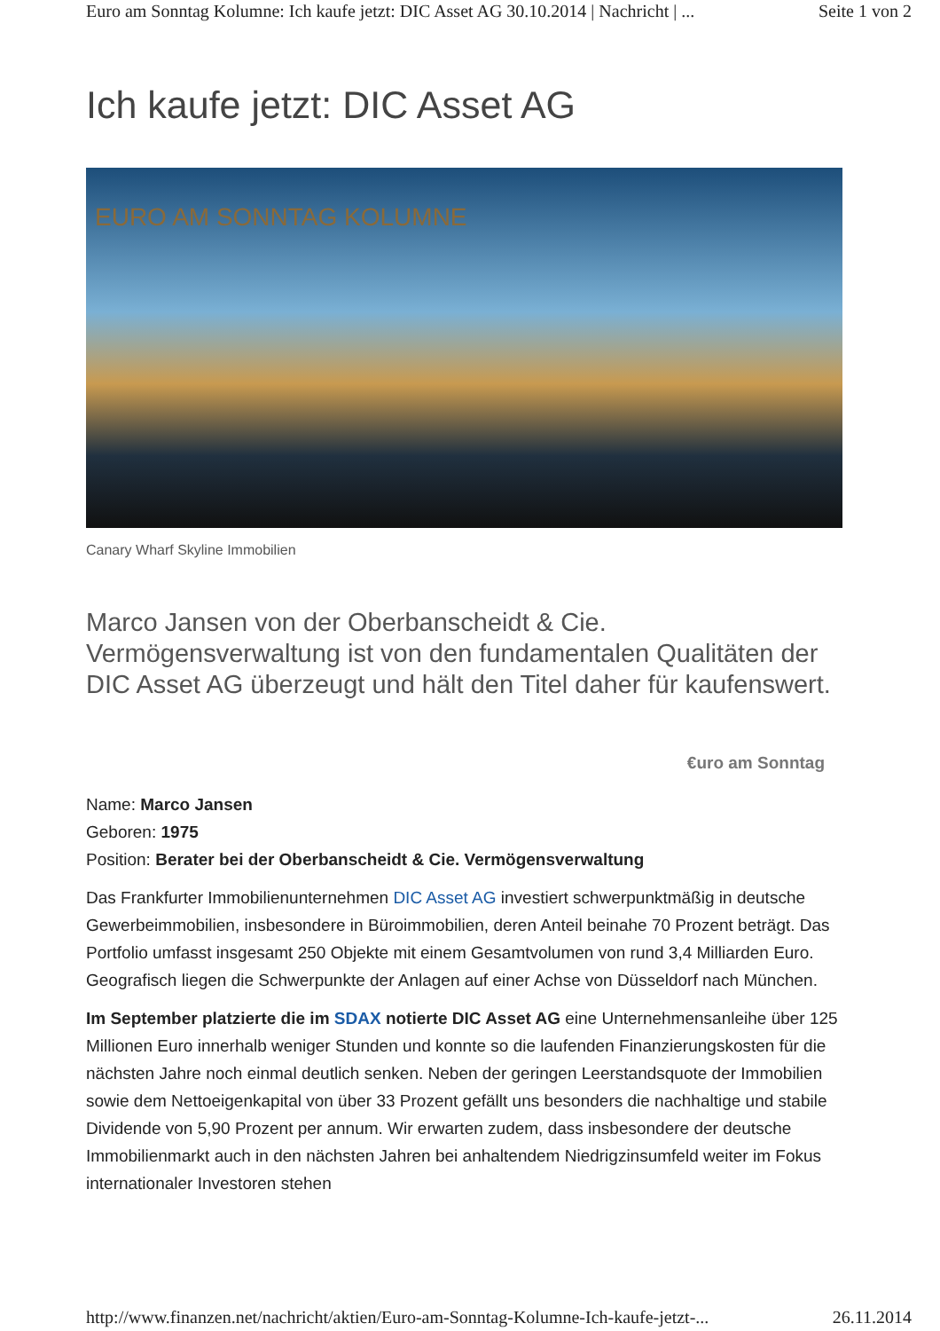Euro am Sonntag Kolumne: Ich kaufe jetzt: DIC Asset AG 30.10.2014 | Nachricht | ... Seite 1 von 2
Ich kaufe jetzt: DIC Asset AG
EURO AM SONNTAG KOLUMNE
Canary Wharf Skyline Immobilien
Marco Jansen von der Oberbanscheidt & Cie. Vermögensverwaltung ist von den fundamentalen Qualitäten der DIC Asset AG überzeugt und hält den Titel daher für kaufenswert.
€uro am Sonntag
Name: Marco Jansen
Geboren: 1975
Position: Berater bei der Oberbanscheidt & Cie. Vermögensverwaltung
Das Frankfurter Immobilienunternehmen DIC Asset AG investiert schwerpunktmäßig in deutsche Gewerbeimmobilien, insbesondere in Büroimmobilien, deren Anteil beinahe 70 Prozent beträgt. Das Portfolio umfasst insgesamt 250 Objekte mit einem Gesamtvolumen von rund 3,4 Milliarden Euro. Geografisch liegen die Schwerpunkte der Anlagen auf einer Achse von Düsseldorf nach München.
Im September platzierte die im SDAX notierte DIC Asset AG eine Unternehmensanleihe über 125 Millionen Euro innerhalb weniger Stunden und konnte so die laufenden Finanzierungskosten für die nächsten Jahre noch einmal deutlich senken. Neben der geringen Leerstandsquote der Immobilien sowie dem Nettoeigenkapital von über 33 Prozent gefällt uns besonders die nachhaltige und stabile Dividende von 5,90 Prozent per annum. Wir erwarten zudem, dass insbesondere der deutsche Immobilienmarkt auch in den nächsten Jahren bei anhaltendem Niedrigzinsumfeld weiter im Fokus internationaler Investoren stehen
http://www.finanzen.net/nachricht/aktien/Euro-am-Sonntag-Kolumne-Ich-kaufe-jetzt-... 26.11.2014